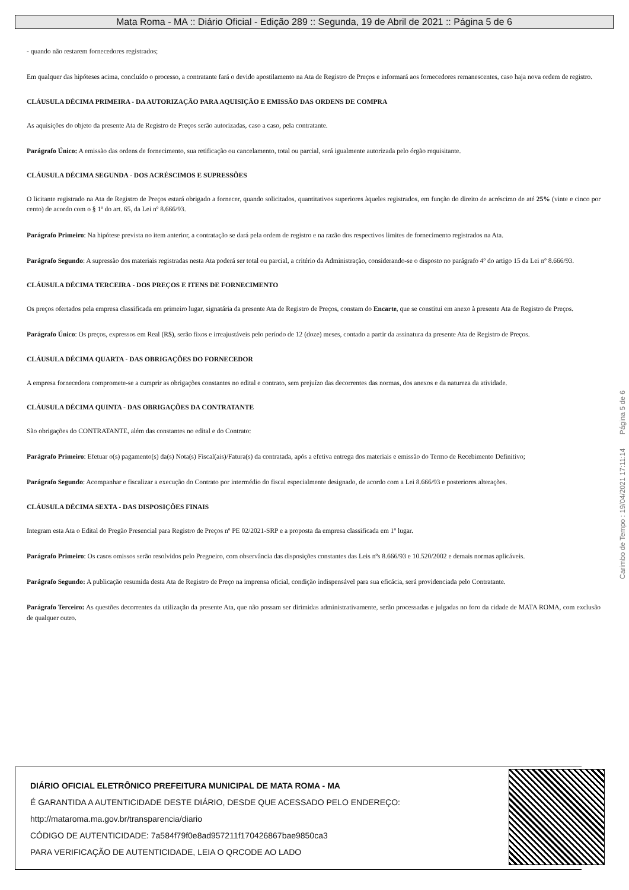Mata Roma - MA :: Diário Oficial - Edição 289 :: Segunda, 19 de Abril de 2021 :: Página 5 de 6
- quando não restarem fornecedores registrados;
Em qualquer das hipóteses acima, concluído o processo, a contratante fará o devido apostilamento na Ata de Registro de Preços e informará aos fornecedores remanescentes, caso haja nova ordem de registro.
CLÁUSULA DÉCIMA PRIMEIRA - DA AUTORIZAÇÃO PARA AQUISIÇÃO E EMISSÃO DAS ORDENS DE COMPRA
As aquisições do objeto da presente Ata de Registro de Preços serão autorizadas, caso a caso, pela contratante.
Parágrafo Único: A emissão das ordens de fornecimento, sua retificação ou cancelamento, total ou parcial, será igualmente autorizada pelo órgão requisitante.
CLÁUSULA DÉCIMA SEGUNDA - DOS ACRÉSCIMOS E SUPRESSÕES
O licitante registrado na Ata de Registro de Preços estará obrigado a fornecer, quando solicitados, quantitativos superiores àqueles registrados, em função do direito de acréscimo de até 25% (vinte e cinco por cento) de acordo com o § 1º do art. 65, da Lei nº 8.666/93.
Parágrafo Primeiro: Na hipótese prevista no item anterior, a contratação se dará pela ordem de registro e na razão dos respectivos limites de fornecimento registrados na Ata.
Parágrafo Segundo: A supressão dos materiais registradas nesta Ata poderá ser total ou parcial, a critério da Administração, considerando-se o disposto no parágrafo 4º do artigo 15 da Lei nº 8.666/93.
CLÁUSULA DÉCIMA TERCEIRA - DOS PREÇOS E ITENS DE FORNECIMENTO
Os preços ofertados pela empresa classificada em primeiro lugar, signatária da presente Ata de Registro de Preços, constam do Encarte, que se constitui em anexo à presente Ata de Registro de Preços.
Parágrafo Único: Os preços, expressos em Real (R$), serão fixos e irreajustáveis pelo período de 12 (doze) meses, contado a partir da assinatura da presente Ata de Registro de Preços.
CLÁUSULA DÉCIMA QUARTA - DAS OBRIGAÇÕES DO FORNECEDOR
A empresa fornecedora compromete-se a cumprir as obrigações constantes no edital e contrato, sem prejuízo das decorrentes das normas, dos anexos e da natureza da atividade.
CLÁUSULA DÉCIMA QUINTA - DAS OBRIGAÇÕES DA CONTRATANTE
São obrigações do CONTRATANTE, além das constantes no edital e do Contrato:
Parágrafo Primeiro: Efetuar o(s) pagamento(s) da(s) Nota(s) Fiscal(ais)/Fatura(s) da contratada, após a efetiva entrega dos materiais e emissão do Termo de Recebimento Definitivo;
Parágrafo Segundo: Acompanhar e fiscalizar a execução do Contrato por intermédio do fiscal especialmente designado, de acordo com a Lei 8.666/93 e posteriores alterações.
CLÁUSULA DÉCIMA SEXTA - DAS DISPOSIÇÕES FINAIS
Integram esta Ata o Edital do Pregão Presencial para Registro de Preços nº PE 02/2021-SRP e a proposta da empresa classificada em 1º lugar.
Parágrafo Primeiro: Os casos omissos serão resolvidos pelo Pregoeiro, com observância das disposições constantes das Leis nºs 8.666/93 e 10.520/2002 e demais normas aplicáveis.
Parágrafo Segundo: A publicação resumida desta Ata de Registro de Preço na imprensa oficial, condição indispensável para sua eficácia, será providenciada pelo Contratante.
Parágrafo Terceiro: As questões decorrentes da utilização da presente Ata, que não possam ser dirimidas administrativamente, serão processadas e julgadas no foro da cidade de MATA ROMA, com exclusão de qualquer outro.
Carimbo de Tempo : 19/04/2021 17:11:14 Página 5 de 6
DIÁRIO OFICIAL ELETRÔNICO PREFEITURA MUNICIPAL DE MATA ROMA - MA
É GARANTIDA A AUTENTICIDADE DESTE DIÁRIO, DESDE QUE ACESSADO PELO ENDEREÇO:
http://mataroma.ma.gov.br/transparencia/diario
CÓDIGO DE AUTENTICIDADE: 7a584f79f0e8ad957211f170426867bae9850ca3
PARA VERIFICAÇÃO DE AUTENTICIDADE, LEIA O QRCODE AO LADO